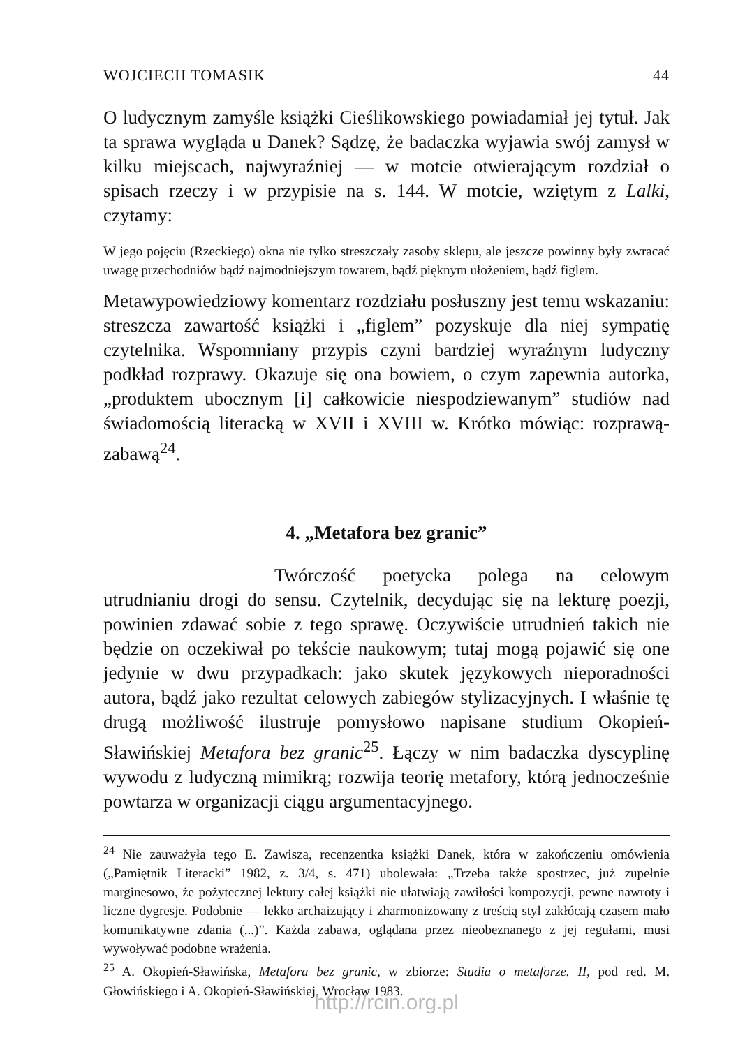WOJCIECH TOMASIK 44
O ludycznym zamyśle książki Cieślikowskiego powiadamiał jej tytuł. Jak ta sprawa wygląda u Danek? Sądzę, że badaczka wyjawia swój zamysł w kilku miejscach, najwyraźniej — w motcie otwierającym rozdział o spisach rzeczy i w przypisie na s. 144. W motcie, wziętym z Lalki, czytamy:
W jego pojęciu (Rzeckiego) okna nie tylko streszczały zasoby sklepu, ale jeszcze powinny były zwracać uwagę przechodniów bądź najmodniejszym towarem, bądź pięknym ułożeniem, bądź figlem.
Metawypowiedziowy komentarz rozdziału posłuszny jest temu wskazaniu: streszcza zawartość książki i „figlem” pozyskuje dla niej sympatię czytelnika. Wspomniany przypis czyni bardziej wyraźnym ludyczny podkład rozprawy. Okazuje się ona bowiem, o czym zapewnia autorka, „produktem ubocznym [i] całkowicie niespodziewanym” studiów nad świadomością literacką w XVII i XVIII w. Krótko mówiąc: rozprawą-zabawą<sup>24</sup>.
4. „Metafora bez granic”
Twórczość poetycka polega na celowym utrudnianiu drogi do sensu. Czytelnik, decydując się na lekturę poezji, powinien zdawać sobie z tego sprawę. Oczywiście utrudnień takich nie będzie on oczekiwał po tekście naukowym; tutaj mogą pojawić się one jedynie w dwu przypadkach: jako skutek językowych nieporadności autora, bądź jako rezultat celowych zabiegów stylizacyjnych. I właśnie tę drugą możliwość ilustruje pomysłowo napisane studium Okopień-Sławińskiej Metafora bez granic<sup>25</sup>. Łączy w nim badaczka dyscyplinę wywodu z ludyczną mimikrą; rozwija teorię metafory, którą jednocześnie powtarza w organizacji ciągu argumentacyjnego.
<sup>24</sup> Nie zauważyła tego E. Zawisza, recenzentka książki Danek, która w zakończeniu omówienia („Pamiętnik Literacki” 1982, z. 3/4, s. 471) ubolewała: „Trzeba także spostrzec, już zupełnie marginesowo, że pożytecznej lektury całej książki nie ułatwiają zawiłości kompozycji, pewne nawroty i liczne dygresje. Podobnie — lekko archaizujący i zharmonizowany z treścią styl zakłócają czasem mało komunikatywne zdania (...)”. Każda zabawa, oglądana przez nieobeznanego z jej regułami, musi wywoływać podobne wrażenia.
<sup>25</sup> A. Okopień-Sławińska, Metafora bez granic, w zbiorze: Studia o metaforze. II, pod red. M. Głowińskiego i A. Okopień-Sławińskiej, Wrocław 1983.
http://rcin.org.pl